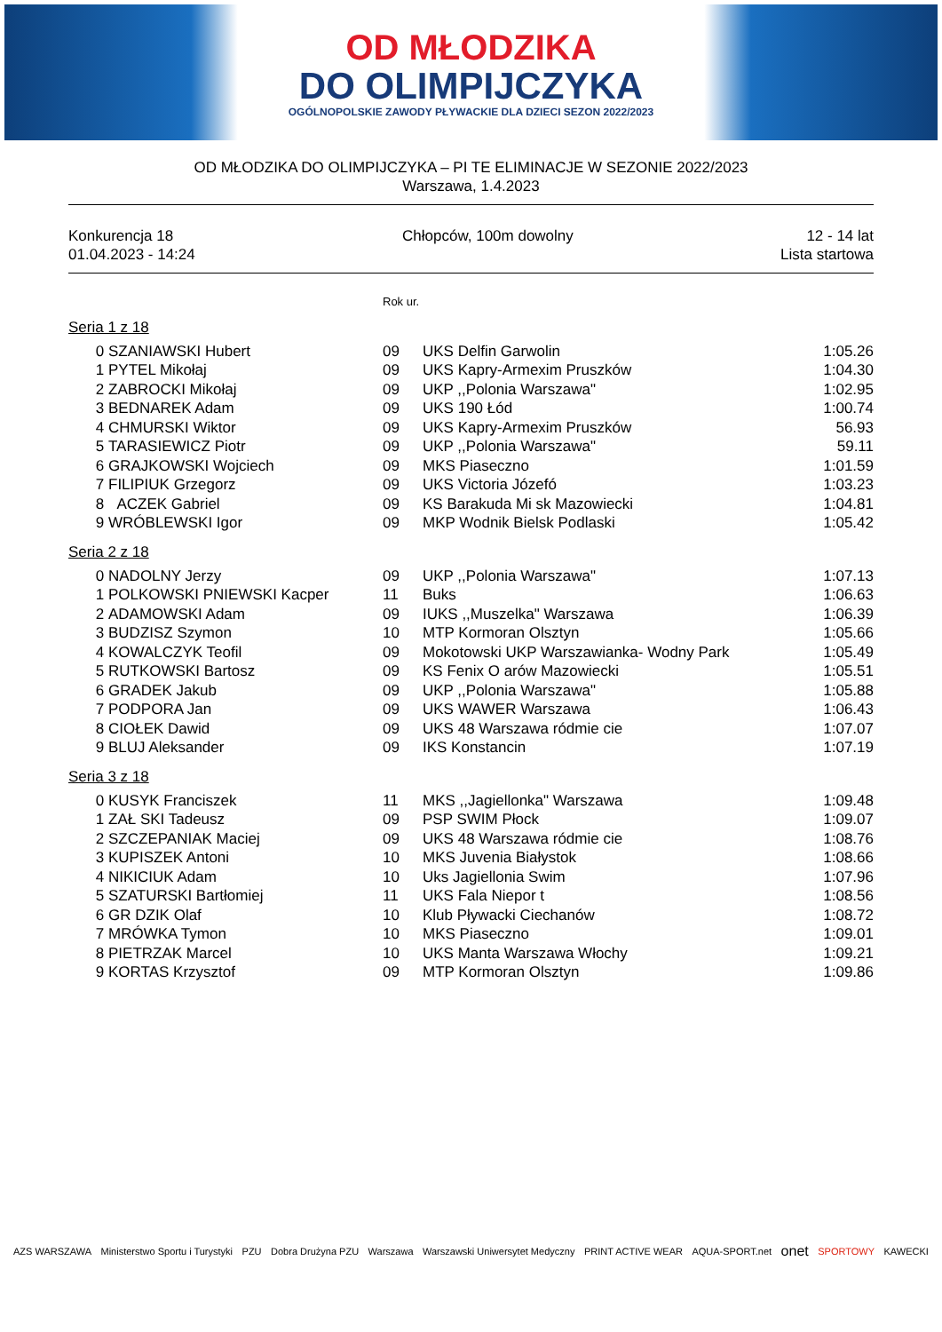OD MŁODZIKA
DO OLIMPIJCZYKA
OGÓLNOPOLSKIE ZAWODY PŁYWACKIE DLA DZIECI SEZON 2022/2023
OD MŁODZIKA DO OLIMPIJCZYKA – PI TE ELIMINACJE W SEZONIE 2022/2023
Warszawa, 1.4.2023
Konkurencja 18
01.04.2023 - 14:24
Chłopców, 100m dowolny 12 - 14 lat
Lista startowa
Rok ur.
Seria 1 z 18
| 0 | SZANIAWSKI Hubert | 09 | UKS Delfin Garwolin | 1:05.26 |
| 1 | PYTEL Mikołaj | 09 | UKS Kapry-Armexim Pruszków | 1:04.30 |
| 2 | ZABROCKI Mikołaj | 09 | UKP ,,Polonia Warszawa" | 1:02.95 |
| 3 | BEDNAREK Adam | 09 | UKS 190 Łód | 1:00.74 |
| 4 | CHMURSKI Wiktor | 09 | UKS Kapry-Armexim Pruszków | 56.93 |
| 5 | TARASIEWICZ Piotr | 09 | UKP ,,Polonia Warszawa" | 59.11 |
| 6 | GRAJKOWSKI Wojciech | 09 | MKS Piaseczno | 1:01.59 |
| 7 | FILIPIUK Grzegorz | 09 | UKS Victoria Józefó | 1:03.23 |
| 8 | ACZEK Gabriel | 09 | KS Barakuda Mi sk Mazowiecki | 1:04.81 |
| 9 | WRÓBLEWSKI Igor | 09 | MKP Wodnik Bielsk Podlaski | 1:05.42 |
Seria 2 z 18
| 0 | NADOLNY Jerzy | 09 | UKP ,,Polonia Warszawa" | 1:07.13 |
| 1 | POLKOWSKI PNIEWSKI Kacper | 11 | Buks | 1:06.63 |
| 2 | ADAMOWSKI Adam | 09 | IUKS ,,Muszelka" Warszawa | 1:06.39 |
| 3 | BUDZISZ Szymon | 10 | MTP Kormoran Olsztyn | 1:05.66 |
| 4 | KOWALCZYK Teofil | 09 | Mokotowski UKP Warszawianka- Wodny Park | 1:05.49 |
| 5 | RUTKOWSKI Bartosz | 09 | KS Fenix O arów Mazowiecki | 1:05.51 |
| 6 | GRADEK Jakub | 09 | UKP ,,Polonia Warszawa" | 1:05.88 |
| 7 | PODPORA Jan | 09 | UKS WAWER Warszawa | 1:06.43 |
| 8 | CIOŁEK Dawid | 09 | UKS 48 Warszawa ródmie cie | 1:07.07 |
| 9 | BLUJ Aleksander | 09 | IKS Konstancin | 1:07.19 |
Seria 3 z 18
| 0 | KUSYK Franciszek | 11 | MKS ,,Jagiellonka" Warszawa | 1:09.48 |
| 1 | ZAŁ SKI Tadeusz | 09 | PSP SWIM Płock | 1:09.07 |
| 2 | SZCZEPANIAK Maciej | 09 | UKS 48 Warszawa ródmie cie | 1:08.76 |
| 3 | KUPISZEK Antoni | 10 | MKS Juvenia Białystok | 1:08.66 |
| 4 | NIKICIUK Adam | 10 | Uks Jagiellonia Swim | 1:07.96 |
| 5 | SZATURSKI Bartłomiej | 11 | UKS Fala Niepor t | 1:08.56 |
| 6 | GR DZIK Olaf | 10 | Klub Pływacki Ciechanów | 1:08.72 |
| 7 | MRÓWKA Tymon | 10 | MKS Piaseczno | 1:09.01 |
| 8 | PIETRZAK Marcel | 10 | UKS Manta Warszawa Włochy | 1:09.21 |
| 9 | KORTAS Krzysztof | 09 | MTP Kormoran Olsztyn | 1:09.86 |
AZS WARSZAWA Ministerstwo Sportu i Turystyki PZU Dobra Drużyna PZU Warszawa Warszawski Uniwersytet Medyczny PRINT ACTIVE WEAR AQUA-SPORT.net onet SPORTOWY KAWECKI